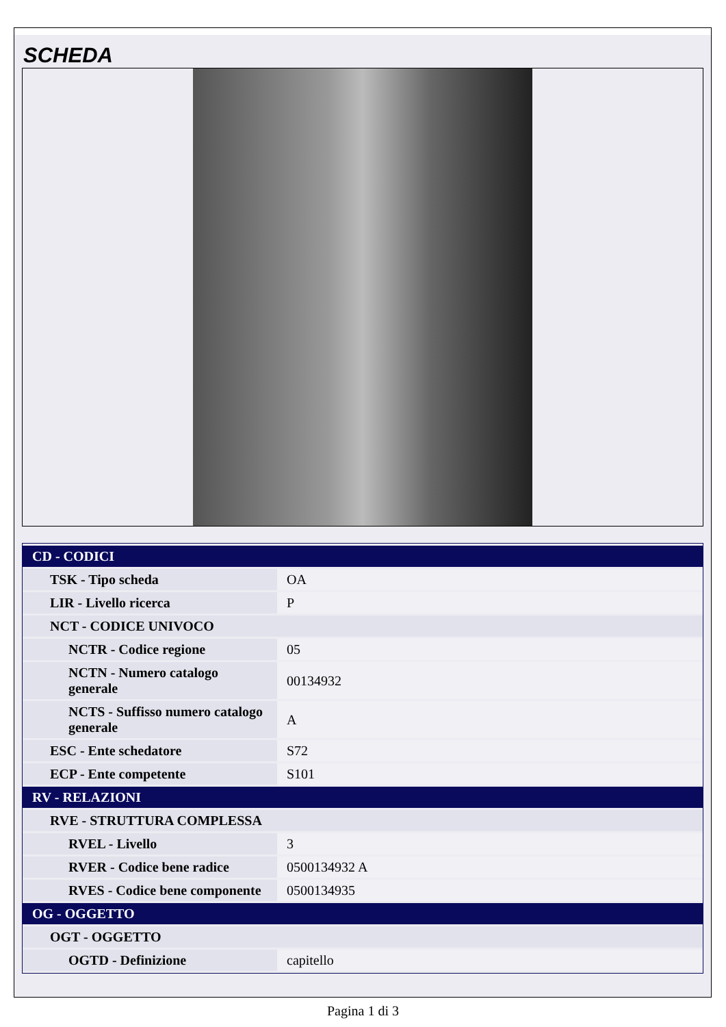SCHEDA
| CD - CODICI | |
| TSK - Tipo scheda | OA |
| LIR - Livello ricerca | P |
| NCT - CODICE UNIVOCO | |
| NCTR - Codice regione | 05 |
| NCTN - Numero catalogo generale | 00134932 |
| NCTS - Suffisso numero catalogo generale | A |
| ESC - Ente schedatore | S72 |
| ECP - Ente competente | S101 |
| RV - RELAZIONI | |
| RVE - STRUTTURA COMPLESSA | |
| RVEL - Livello | 3 |
| RVER - Codice bene radice | 0500134932 A |
| RVES - Codice bene componente | 0500134935 |
| OG - OGGETTO | |
| OGT - OGGETTO | |
| OGTD - Definizione | capitello |
Pagina 1 di 3